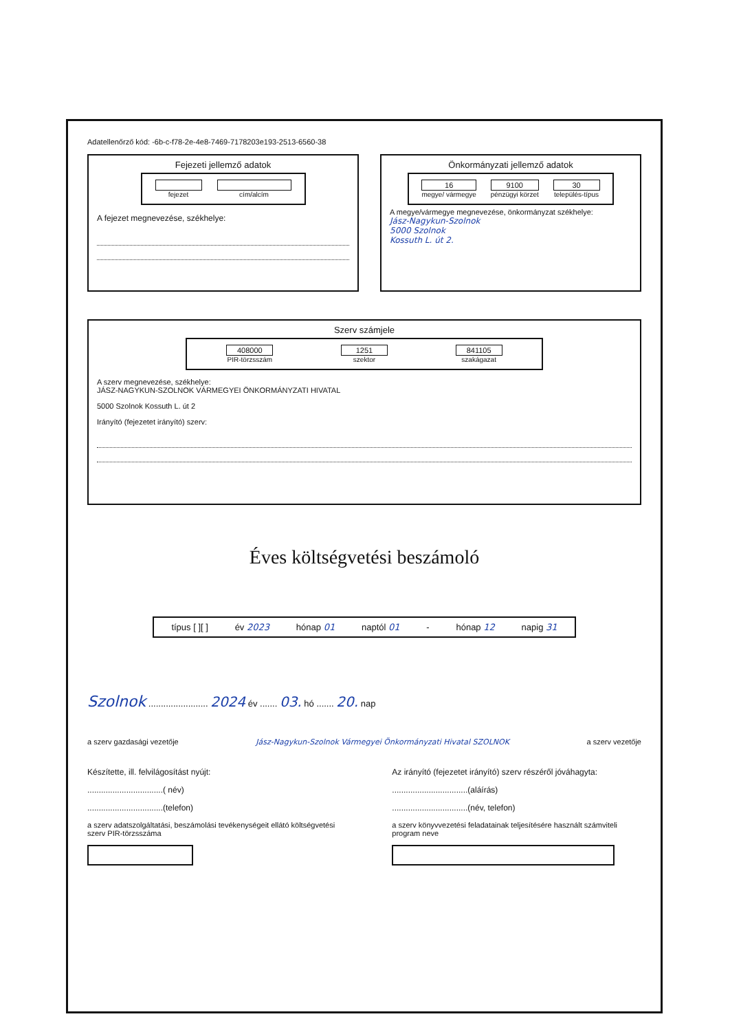Adatellenőrző kód: -6b-c-f78-2e-4e8-7469-7178203e193-2513-6560-38
Fejezeti jellemző adatok
fejezet cím/alcím
A fejezet megnevezése, székhelye:
Önkormányzati jellemző adatok
16
megye/ vármegye
9100
pénzügyi körzet
30
település-típus
A megye/vármegye megnevezése, önkormányzat székhelye:
Jász-Nagykun-Szolnok
5000 Szolnok
Kossuth L. út 2.
Szerv számjele
408000
PIR-törzsszám
1251
szektor
841105
szakágazat
A szerv megnevezése, székhelye:
JÁSZ-NAGYKUN-SZOLNOK VÁRMEGYEI ÖNKORMÁNYZATI HIVATAL
5000 Szolnok Kossuth L. út 2
Irányító (fejezetet irányító) szerv:
Éves költségvetési beszámoló
típus [ ][ ] év 2023 hónap 01 naptól 01 - hónap 12 napig 31
Szolnok ........................ 2024 év ....... 03. hó ....... 20. nap
a szerv gazdasági vezetője Jász-Nagykun-Szolnok Vármegyei Önkormányzati Hivatal SZOLNOK
a szerv vezetője
Készítette, ill. felvilágosítást nyújt:
.................................( név)
.................................(telefon)
a szerv adatszolgáltatási, beszámolási tevékenységeit ellátó költségvetési szerv PIR-törzsszáma
Az irányító (fejezetet irányító) szerv részéről jóváhagyta:
.................................(aláírás)
.................................(név, telefon)
a szerv könyvvezetési feladatainak teljesítésére használt számviteli program neve